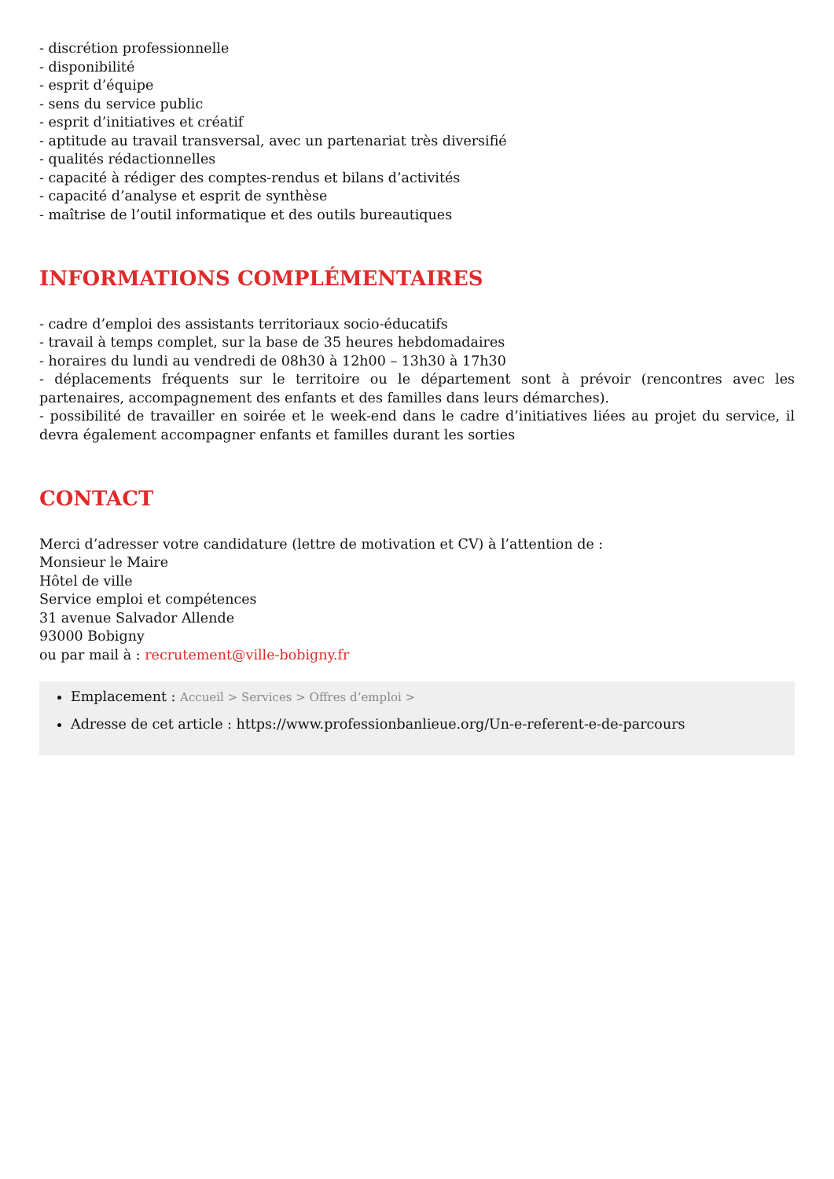- discrétion professionnelle
- disponibilité
- esprit d’équipe
- sens du service public
- esprit d’initiatives et créatif
- aptitude au travail transversal, avec un partenariat très diversifié
- qualités rédactionnelles
- capacité à rédiger des comptes-rendus et bilans d’activités
- capacité d’analyse et esprit de synthèse
- maîtrise de l’outil informatique et des outils bureautiques
INFORMATIONS COMPLÉMENTAIRES
- cadre d’emploi des assistants territoriaux socio-éducatifs
- travail à temps complet, sur la base de 35 heures hebdomadaires
- horaires du lundi au vendredi de 08h30 à 12h00 – 13h30 à 17h30
- déplacements fréquents sur le territoire ou le département sont à prévoir (rencontres avec les partenaires, accompagnement des enfants et des familles dans leurs démarches).
- possibilité de travailler en soirée et le week-end dans le cadre d’initiatives liées au projet du service, il devra également accompagner enfants et familles durant les sorties
CONTACT
Merci d’adresser votre candidature (lettre de motivation et CV) à l’attention de :
Monsieur le Maire
Hôtel de ville
Service emploi et compétences
31 avenue Salvador Allende
93000 Bobigny
ou par mail à : recrutement@ville-bobigny.fr
Emplacement : Accueil > Services > Offres d’emploi >
Adresse de cet article : https://www.professionbanlieue.org/Un-e-referent-e-de-parcours